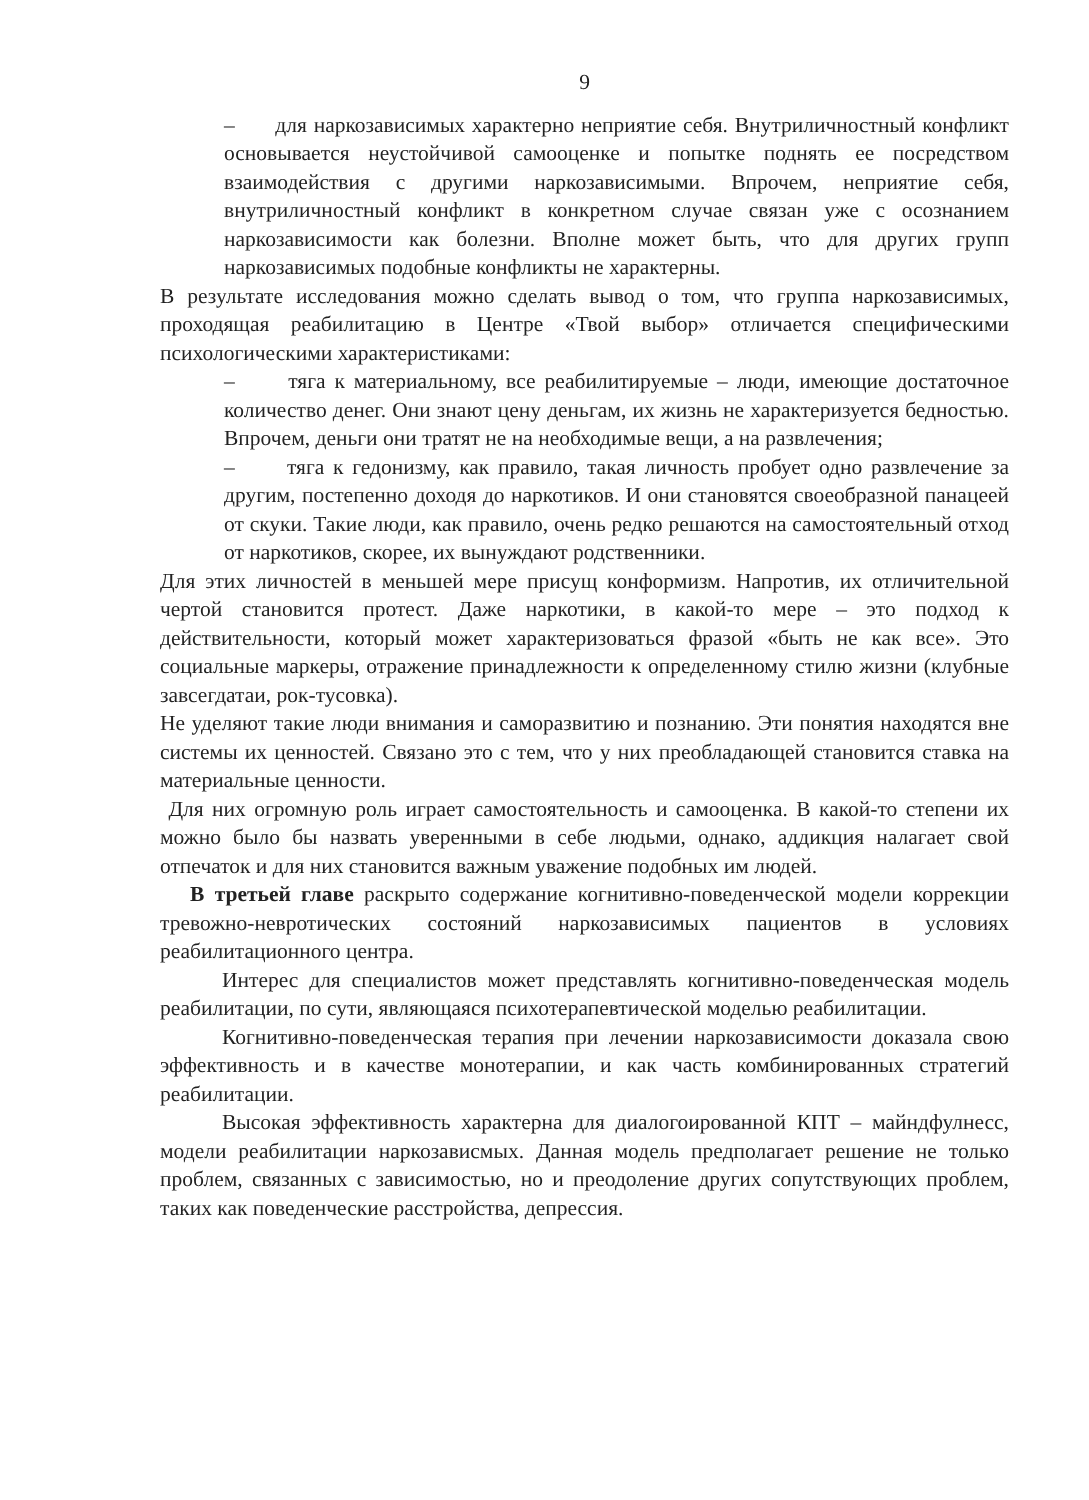9
– для наркозависимых характерно неприятие себя. Внутриличностный конфликт основывается неустойчивой самооценке и попытке поднять ее посредством взаимодействия с другими наркозависимыми. Впрочем, неприятие себя, внутриличностный конфликт в конкретном случае связан уже с осознанием наркозависимости как болезни. Вполне может быть, что для других групп наркозависимых подобные конфликты не характерны.
В результате исследования можно сделать вывод о том, что группа наркозависимых, проходящая реабилитацию в Центре «Твой выбор» отличается специфическими психологическими характеристиками:
– тяга к материальному, все реабилитируемые – люди, имеющие достаточное количество денег. Они знают цену деньгам, их жизнь не характеризуется бедностью. Впрочем, деньги они тратят не на необходимые вещи, а на развлечения;
– тяга к гедонизму, как правило, такая личность пробует одно развлечение за другим, постепенно доходя до наркотиков. И они становятся своеобразной панацеей от скуки. Такие люди, как правило, очень редко решаются на самостоятельный отход от наркотиков, скорее, их вынуждают родственники.
Для этих личностей в меньшей мере присущ конформизм. Напротив, их отличительной чертой становится протест. Даже наркотики, в какой-то мере – это подход к действительности, который может характеризоваться фразой «быть не как все». Это социальные маркеры, отражение принадлежности к определенному стилю жизни (клубные завсегдатаи, рок-тусовка).
Не уделяют такие люди внимания и саморазвитию и познанию. Эти понятия находятся вне системы их ценностей. Связано это с тем, что у них преобладающей становится ставка на материальные ценности.
Для них огромную роль играет самостоятельность и самооценка. В какой-то степени их можно было бы назвать уверенными в себе людьми, однако, аддикция налагает свой отпечаток и для них становится важным уважение подобных им людей.
В третьей главе раскрыто содержание когнитивно-поведенческой модели коррекции тревожно-невротических состояний наркозависимых пациентов в условиях реабилитационного центра.
Интерес для специалистов может представлять когнитивно-поведенческая модель реабилитации, по сути, являющаяся психотерапевтической моделью реабилитации.
Когнитивно-поведенческая терапия при лечении наркозависимости доказала свою эффективность и в качестве монотерапии, и как часть комбинированных стратегий реабилитации.
Высокая эффективность характерна для диалогоированной КПТ – майндфулнесс, модели реабилитации наркозависмых. Данная модель предполагает решение не только проблем, связанных с зависимостью, но и преодоление других сопутствующих проблем, таких как поведенческие расстройства, депрессия.